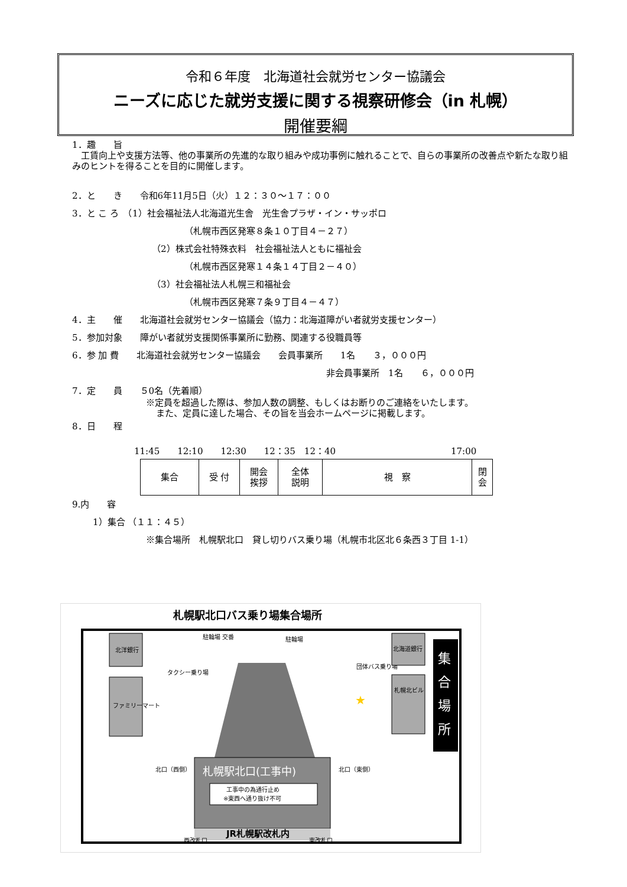令和６年度　北海道社会就労センター協議会
ニーズに応じた就労支援に関する視察研修会（in 札幌）
開催要綱
1．趣　　旨
　工賃向上や支援方法等、他の事業所の先進的な取り組みや成功事例に触れることで、自らの事業所の改善点や新たな取り組みのヒントを得ることを目的に開催します。
2．と　　き　　令和6年11月5日（火）１２：３０～１７：００
3．と こ ろ　（1）社会福祉法人北海道光生舎　光生舎プラザ・イン・サッポロ
（札幌市西区発寒８条１０丁目４－２７）
（2）株式会社特殊衣料　社会福祉法人ともに福祉会
（札幌市西区発寒１４条１４丁目２－４０）
（3）社会福祉法人札幌三和福祉会
（札幌市西区発寒７条９丁目４－４７）
4．主　　催　　北海道社会就労センター協議会（協力：北海道障がい者就労支援センター）
5．参加対象　　障がい者就労支援関係事業所に勤務、関連する役職員等
6．参 加 費　　北海道社会就労センター協議会　　会員事業所　　1名　　３，０００円
非会員事業所　1名　　６，０００円
7．定　　員　　５0名（先着順）
※定員を超過した際は、参加人数の調整、もしくはお断りのご連絡をいたします。
また、定員に達した場合、その旨を当会ホームページに掲載します。
8．日　　程
11:45　　12:10　　12:30　　12：35　12：40　　　　　　　　　　　　　17:00
| 集合 | 受 付 | 開会 挨拶 | 全体 説明 | 視 察 | 閉 会 |
9.内　　容
1）集合 （１１：４５）
※集合場所　札幌駅北口　貸し切りバス乗り場（札幌市北区北６条西３丁目 1-1）
札幌駅北口バス乗り場集合場所
北洋銀行
ファミリーマート
駐輪場 交番
駐輪場
タクシー乗り場
団体バス乗り場
札幌駅北口(工事中)
工事中の為通行止め
※東西へ通り抜け不可
JR札幌駅改札内
北口（西側）
北口（東側）
西改札口
東改札口
★
北海道銀行
札幌北ビル
集
合
場
所